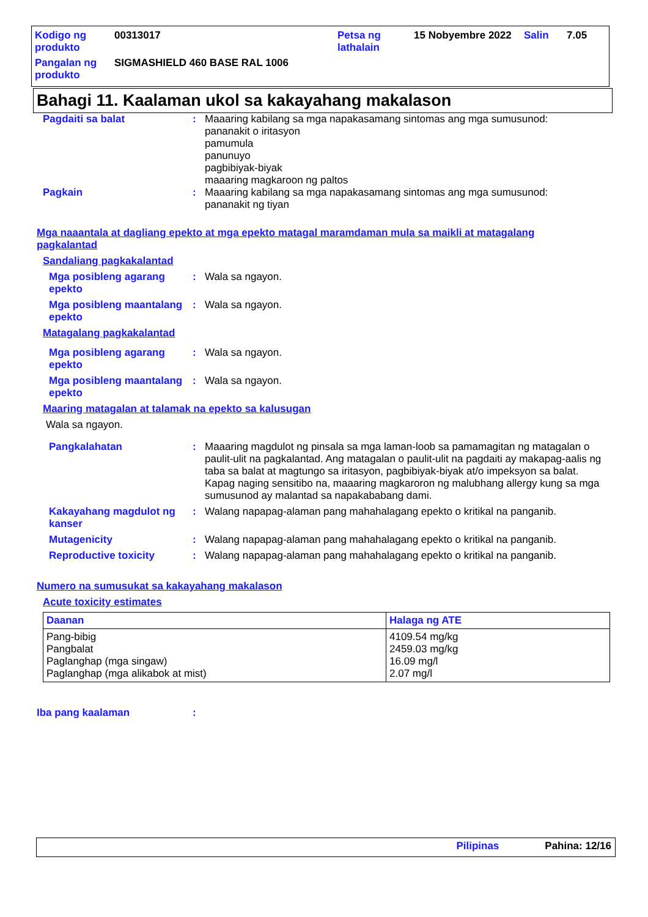| Kodigo ng produkto | 00313017 | Petsa ng lathalain | 15 Nobyembre 2022 | Salin | 7.05 |
| Pangalan ng produkto | SIGMASHIELD 460 BASE RAL 1006 | | | | |
Bahagi 11. Kaalaman ukol sa kakayahang makalason
Pagdaiti sa balat : Maaaring kabilang sa mga napakasamang sintomas ang mga sumusunod:
pananakit o iritasyon
pamumula
panunuyo
pagbibiyak-biyak
maaaring magkaroon ng paltos
Pagkain : Maaaring kabilang sa mga napakasamang sintomas ang mga sumusunod:
pananakit ng tiyan
Mga naaantala at dagliang epekto at mga epekto matagal maramdaman mula sa maikli at matagalang pagkalantad
Sandaliang pagkakalantad
Mga posibleng agarang epekto
: Wala sa ngayon.
Mga posibleng maantalang epekto
: Wala sa ngayon.
Matagalang pagkakalantad
Mga posibleng agarang epekto
: Wala sa ngayon.
Mga posibleng maantalang epekto
: Wala sa ngayon.
Maaring matagalan at talamak na epekto sa kalusugan
Wala sa ngayon.
Pangkalahatan : Maaaring magdulot ng pinsala sa mga laman-loob sa pamamagitan ng matagalan o paulit-ulit na pagkalantad. Ang matagalan o paulit-ulit na pagdaiti ay makapag-aalis ng taba sa balat at magtungo sa iritasyon, pagbibiyak-biyak at/o impeksyon sa balat. Kapag naging sensitibo na, maaaring magkaroron ng malubhang allergy kung sa mga sumusunod ay malantad sa napakababang dami.
Kakayahang magdulot ng kanser
: Walang napapag-alaman pang mahahalagang epekto o kritikal na panganib.
Mutagenicity : Walang napapag-alaman pang mahahalagang epekto o kritikal na panganib.
Reproductive toxicity : Walang napapag-alaman pang mahahalagang epekto o kritikal na panganib.
Numero na sumusukat sa kakayahang makalason
Acute toxicity estimates
| Daanan | Halaga ng ATE |
| --- | --- |
| Pang-bibig Pangbalat Paglanghap (mga singaw) Paglanghap (mga alikabok at mist) | 4109.54 mg/kg 2459.03 mg/kg 16.09 mg/l 2.07 mg/l |
Iba pang kaalaman :
Pilipinas Pahina: 12/16